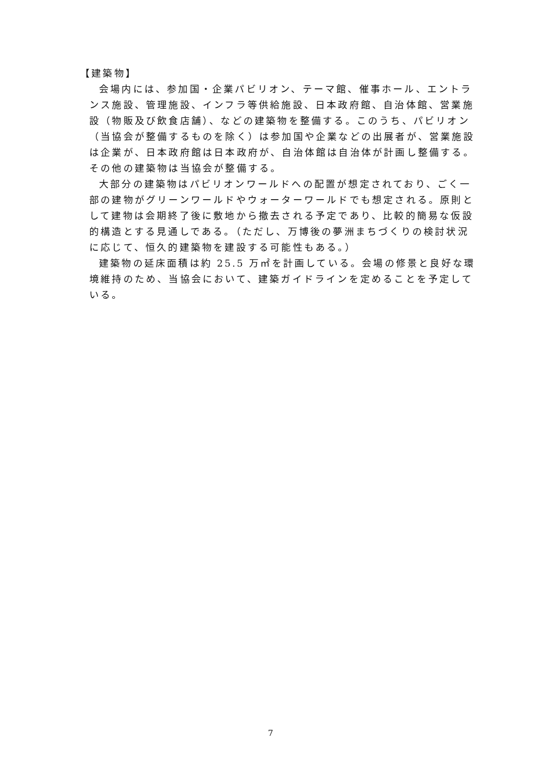【建築物】
会場内には、参加国・企業パビリオン、テーマ館、催事ホール、エントランス施設、管理施設、インフラ等供給施設、日本政府館、自治体館、営業施設（物販及び飲食店舗）、などの建築物を整備する。このうち、パビリオン（当協会が整備するものを除く）は参加国や企業などの出展者が、営業施設は企業が、日本政府館は日本政府が、自治体館は自治体が計画し整備する。その他の建築物は当協会が整備する。
大部分の建築物はパビリオンワールドへの配置が想定されており、ごく一部の建物がグリーンワールドやウォーターワールドでも想定される。原則として建物は会期終了後に敷地から撤去される予定であり、比較的簡易な仮設的構造とする見通しである。（ただし、万博後の夢洲まちづくりの検討状況に応じて、恒久的建築物を建設する可能性もある。）
建築物の延床面積は約 25.5 万㎡を計画している。会場の修景と良好な環境維持のため、当協会において、建築ガイドラインを定めることを予定している。
7